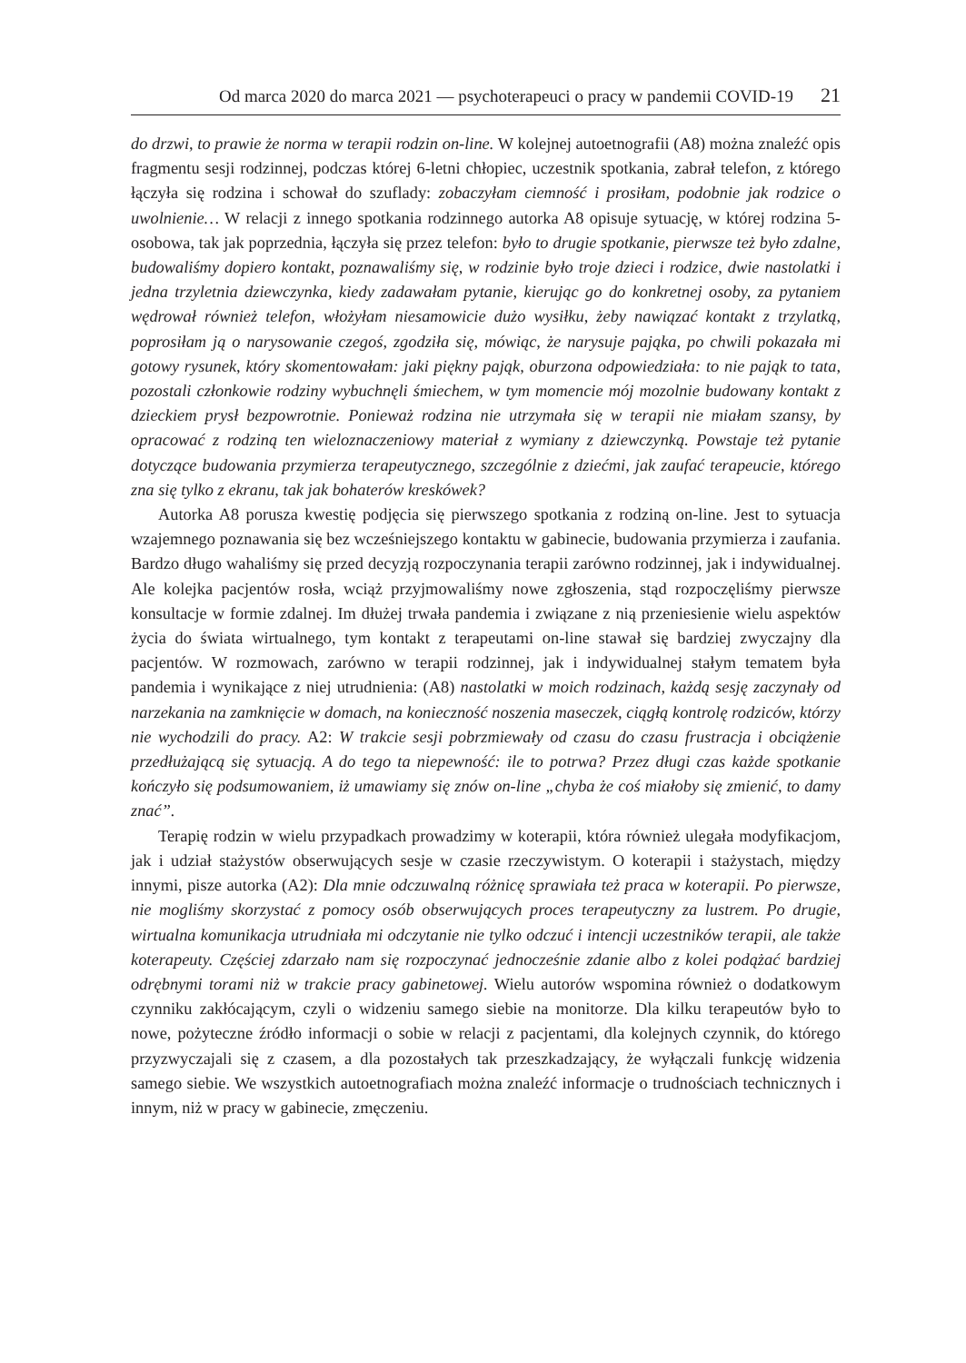Od marca 2020 do marca 2021 — psychoterapeuci o pracy w pandemii COVID-19 21
do drzwi, to prawie że norma w terapii rodzin on-line. W kolejnej autoetnografii (A8) można znaleźć opis fragmentu sesji rodzinnej, podczas której 6-letni chłopiec, uczestnik spotkania, zabrał telefon, z którego łączyła się rodzina i schował do szuflady: zobaczyłam ciemność i prosiłam, podobnie jak rodzice o uwolnienie… W relacji z innego spotkania rodzinnego autorka A8 opisuje sytuację, w której rodzina 5-osobowa, tak jak poprzednia, łączyła się przez telefon: było to drugie spotkanie, pierwsze też było zdalne, budowaliśmy dopiero kontakt, poznawaliśmy się, w rodzinie było troje dzieci i rodzice, dwie nastolatki i jedna trzyletnia dziewczynka, kiedy zadawałam pytanie, kierując go do konkretnej osoby, za pytaniem wędrował również telefon, włożyłam niesamowicie dużo wysiłku, żeby nawiązać kontakt z trzylatką, poprosiłam ją o narysowanie czegoś, zgodziła się, mówiąc, że narysuje pająka, po chwili pokazała mi gotowy rysunek, który skomentowałam: jaki piękny pająk, oburzona odpowiedziała: to nie pająk to tata, pozostali członkowie rodziny wybuchnęli śmiechem, w tym momencie mój mozolnie budowany kontakt z dzieckiem prysł bezpowrotnie. Ponieważ rodzina nie utrzymała się w terapii nie miałam szansy, by opracować z rodziną ten wieloznaczeniowy materiał z wymiany z dziewczynką. Powstaje też pytanie dotyczące budowania przymierza terapeutycznego, szczególnie z dziećmi, jak zaufać terapeucie, którego zna się tylko z ekranu, tak jak bohaterów kreskówek?
Autorka A8 porusza kwestię podjęcia się pierwszego spotkania z rodziną on-line. Jest to sytuacja wzajemnego poznawania się bez wcześniejszego kontaktu w gabinecie, budowania przymierza i zaufania. Bardzo długo wahaliśmy się przed decyzją rozpoczynania terapii zarówno rodzinnej, jak i indywidualnej. Ale kolejka pacjentów rosła, wciąż przyjmowaliśmy nowe zgłoszenia, stąd rozpoczęliśmy pierwsze konsultacje w formie zdalnej. Im dłużej trwała pandemia i związane z nią przeniesienie wielu aspektów życia do świata wirtualnego, tym kontakt z terapeutami on-line stawał się bardziej zwyczajny dla pacjentów. W rozmowach, zarówno w terapii rodzinnej, jak i indywidualnej stałym tematem była pandemia i wynikające z niej utrudnienia: (A8) nastolatki w moich rodzinach, każdą sesję zaczynały od narzekania na zamknięcie w domach, na konieczność noszenia maseczek, ciągłą kontrolę rodziców, którzy nie wychodzili do pracy. A2: W trakcie sesji pobrzmiewały od czasu do czasu frustracja i obciążenie przedłużającą się sytuacją. A do tego ta niepewność: ile to potrwa? Przez długi czas każde spotkanie kończyło się podsumowaniem, iż umawiamy się znów on-line „chyba że coś miałoby się zmienić, to damy znać”.
Terapię rodzin w wielu przypadkach prowadzimy w koterapii, która również ulegała modyfikacjom, jak i udział stażystów obserwujących sesje w czasie rzeczywistym. O koterapii i stażystach, między innymi, pisze autorka (A2): Dla mnie odczuwalną różnicę sprawiała też praca w koterapii. Po pierwsze, nie mogliśmy skorzystać z pomocy osób obserwujących proces terapeutyczny za lustrem. Po drugie, wirtualna komunikacja utrudniała mi odczytanie nie tylko odczuć i intencji uczestników terapii, ale także koterapeuty. Częściej zdarzało nam się rozpoczynać jednocześnie zdanie albo z kolei podążać bardziej odrębnymi torami niż w trakcie pracy gabinetowej. Wielu autorów wspomina również o dodatkowym czynniku zakłócającym, czyli o widzeniu samego siebie na monitorze. Dla kilku terapeutów było to nowe, pożyteczne źródło informacji o sobie w relacji z pacjentami, dla kolejnych czynnik, do którego przyzwyczajali się z czasem, a dla pozostałych tak przeszkadzający, że wyłączali funkcję widzenia samego siebie. We wszystkich autoetnografiach można znaleźć informacje o trudnościach technicznych i innym, niż w pracy w gabinecie, zmęczeniu.